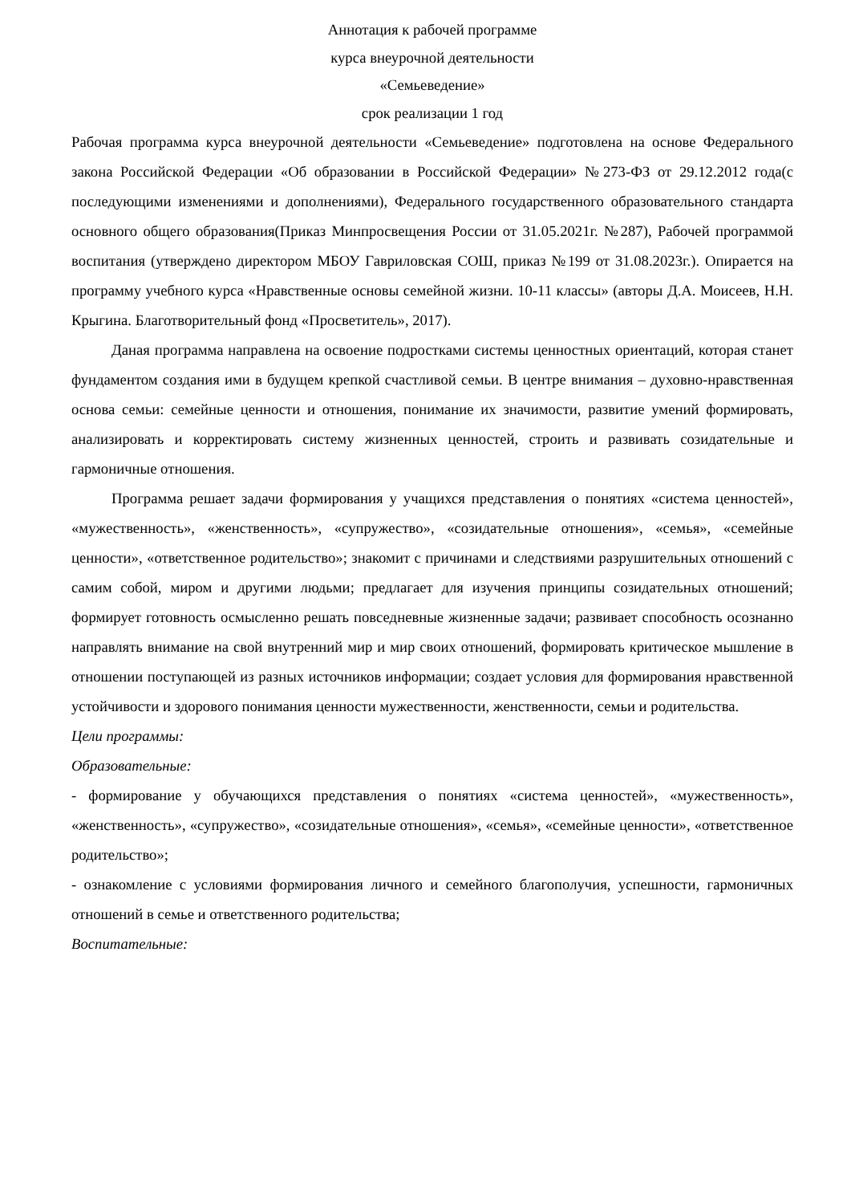Аннотация к рабочей программе
курса внеурочной деятельности
«Семьеведение»
срок реализации 1 год
Рабочая программа курса внеурочной деятельности «Семьеведение» подготовлена на основе Федерального закона Российской Федерации «Об образовании в Российской Федерации» №273-ФЗ от 29.12.2012 года(с последующими изменениями и дополнениями), Федерального государственного образовательного стандарта основного общего образования(Приказ Минпросвещения России от 31.05.2021г. №287), Рабочей программой воспитания (утверждено директором МБОУ Гавриловская СОШ, приказ №199 от 31.08.2023г.). Опирается на программу учебного курса «Нравственные основы семейной жизни. 10-11 классы» (авторы Д.А. Моисеев, Н.Н. Крыгина. Благотворительный фонд «Просветитель», 2017).
Даная программа направлена на освоение подростками системы ценностных ориентаций, которая станет фундаментом создания ими в будущем крепкой счастливой семьи. В центре внимания – духовно-нравственная основа семьи: семейные ценности и отношения, понимание их значимости, развитие умений формировать, анализировать и корректировать систему жизненных ценностей, строить и развивать созидательные и гармоничные отношения.
Программа решает задачи формирования у учащихся представления о понятиях «система ценностей», «мужественность», «женственность», «супружество», «созидательные отношения», «семья», «семейные ценности», «ответственное родительство»; знакомит с причинами и следствиями разрушительных отношений с самим собой, миром и другими людьми; предлагает для изучения принципы созидательных отношений; формирует готовность осмысленно решать повседневные жизненные задачи; развивает способность осознанно направлять внимание на свой внутренний мир и мир своих отношений, формировать критическое мышление в отношении поступающей из разных источников информации; создает условия для формирования нравственной устойчивости и здорового понимания ценности мужественности, женственности, семьи и родительства.
Цели программы:
Образовательные:
- формирование у обучающихся представления о понятиях «система ценностей», «мужественность», «женственность», «супружество», «созидательные отношения», «семья», «семейные ценности», «ответственное родительство»;
- ознакомление с условиями формирования личного и семейного благополучия, успешности, гармоничных отношений в семье и ответственного родительства;
Воспитательные: